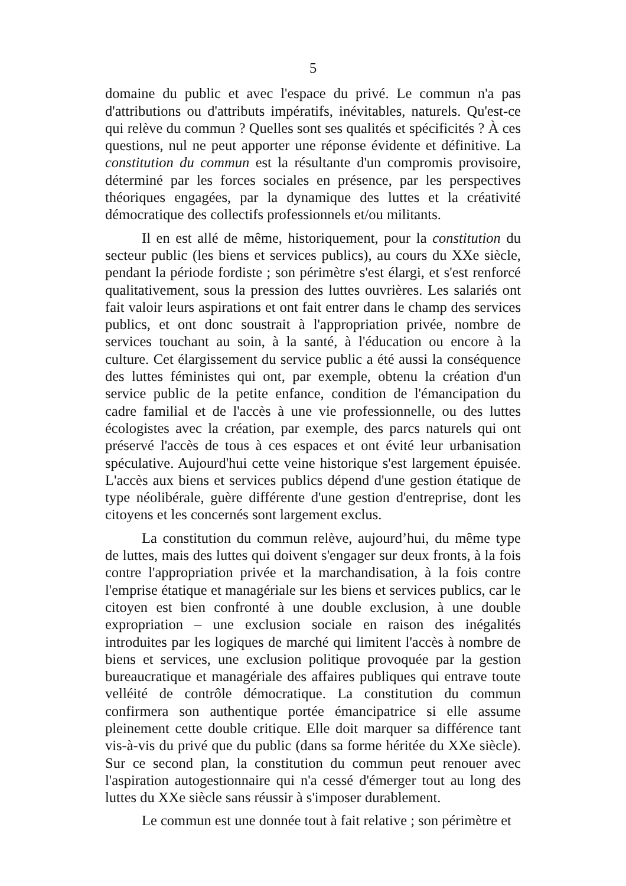5
domaine du public et avec l'espace du privé. Le commun n'a pas d'attributions ou d'attributs impératifs, inévitables, naturels. Qu'est-ce qui relève du commun ? Quelles sont ses qualités et spécificités ? À ces questions, nul ne peut apporter une réponse évidente et définitive. La constitution du commun est la résultante d'un compromis provisoire, déterminé par les forces sociales en présence, par les perspectives théoriques engagées, par la dynamique des luttes et la créativité démocratique des collectifs professionnels et/ou militants.
Il en est allé de même, historiquement, pour la constitution du secteur public (les biens et services publics), au cours du XXe siècle, pendant la période fordiste ; son périmètre s'est élargi, et s'est renforcé qualitativement, sous la pression des luttes ouvrières. Les salariés ont fait valoir leurs aspirations et ont fait entrer dans le champ des services publics, et ont donc soustrait à l'appropriation privée, nombre de services touchant au soin, à la santé, à l'éducation ou encore à la culture. Cet élargissement du service public a été aussi la conséquence des luttes féministes qui ont, par exemple, obtenu la création d'un service public de la petite enfance, condition de l'émancipation du cadre familial et de l'accès à une vie professionnelle, ou des luttes écologistes avec la création, par exemple, des parcs naturels qui ont préservé l'accès de tous à ces espaces et ont évité leur urbanisation spéculative. Aujourd'hui cette veine historique s'est largement épuisée. L'accès aux biens et services publics dépend d'une gestion étatique de type néolibérale, guère différente d'une gestion d'entreprise, dont les citoyens et les concernés sont largement exclus.
La constitution du commun relève, aujourd’hui, du même type de luttes, mais des luttes qui doivent s'engager sur deux fronts, à la fois contre l'appropriation privée et la marchandisation, à la fois contre l'emprise étatique et managériale sur les biens et services publics, car le citoyen est bien confronté à une double exclusion, à une double expropriation – une exclusion sociale en raison des inégalités introduites par les logiques de marché qui limitent l'accès à nombre de biens et services, une exclusion politique provoquée par la gestion bureaucratique et managériale des affaires publiques qui entrave toute velléité de contrôle démocratique. La constitution du commun confirmera son authentique portée émancipatrice si elle assume pleinement cette double critique. Elle doit marquer sa différence tant vis-à-vis du privé que du public (dans sa forme héritée du XXe siècle). Sur ce second plan, la constitution du commun peut renouer avec l'aspiration autogestionnaire qui n'a cessé d'émerger tout au long des luttes du XXe siècle sans réussir à s'imposer durablement.
Le commun est une donnée tout à fait relative ; son périmètre et